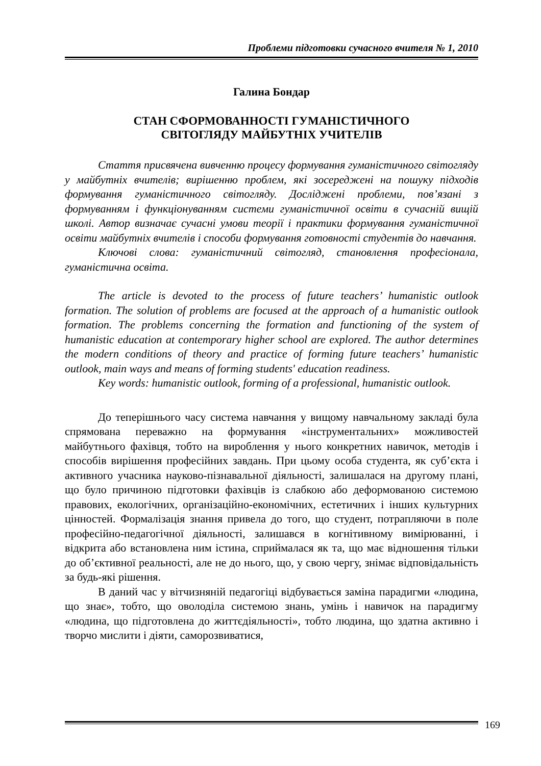Проблеми підготовки сучасного вчителя № 1, 2010
Галина Бондар
СТАН СФОРМОВАННОСТІ ГУМАНІСТИЧНОГО
СВІТОГЛЯДУ МАЙБУТНІХ УЧИТЕЛІВ
Стаття присвячена вивченню процесу формування гуманістичного світогляду у майбутніх вчителів; вирішенню проблем, які зосереджені на пошуку підходів формування гуманістичного світогляду. Досліджені проблеми, пов’язані з формуванням і функціонуванням системи гуманістичної освіти в сучасній вищій школі. Автор визначає сучасні умови теорії і практики формування гуманістичної освіти майбутніх вчителів і способи формування готовності студентів до навчання.
Ключові слова: гуманістичний світогляд, становлення професіонала, гуманістична освіта.
The article is devoted to the process of future teachers’ humanistic outlook formation. The solution of problems are focused at the approach of a humanistic outlook formation. The problems concerning the formation and functioning of the system of humanistic education at contemporary higher school are explored. The author determines the modern conditions of theory and practice of forming future teachers’ humanistic outlook, main ways and means of forming students' education readiness.
Key words: humanistic outlook, forming of a professional, humanistic outlook.
До теперішнього часу система навчання у вищому навчальному закладі була спрямована переважно на формування «інструментальних» можливостей майбутнього фахівця, тобто на вироблення у нього конкретних навичок, методів і способів вирішення професійних завдань. При цьому особа студента, як суб’єкта і активного учасника науково-пізнавальної діяльності, залишалася на другому плані, що було причиною підготовки фахівців із слабкою або деформованою системою правових, екологічних, організаційно-економічних, естетичних і інших культурних цінностей. Формалізація знання привела до того, що студент, потрапляючи в поле професійно-педагогічної діяльності, залишався в когнітивному вимірюванні, і відкрита або встановлена ним істина, сприймалася як та, що має відношення тільки до об’єктивної реальності, але не до нього, що, у свою чергу, знімає відповідальність за будь-які рішення.
В даний час у вітчизняній педагогіці відбувається заміна парадигми «людина, що знає», тобто, що оволоділа системою знань, умінь і навичок на парадигму «людина, що підготовлена до життєдіяльності», тобто людина, що здатна активно і творчо мислити і діяти, саморозвиватися,
169